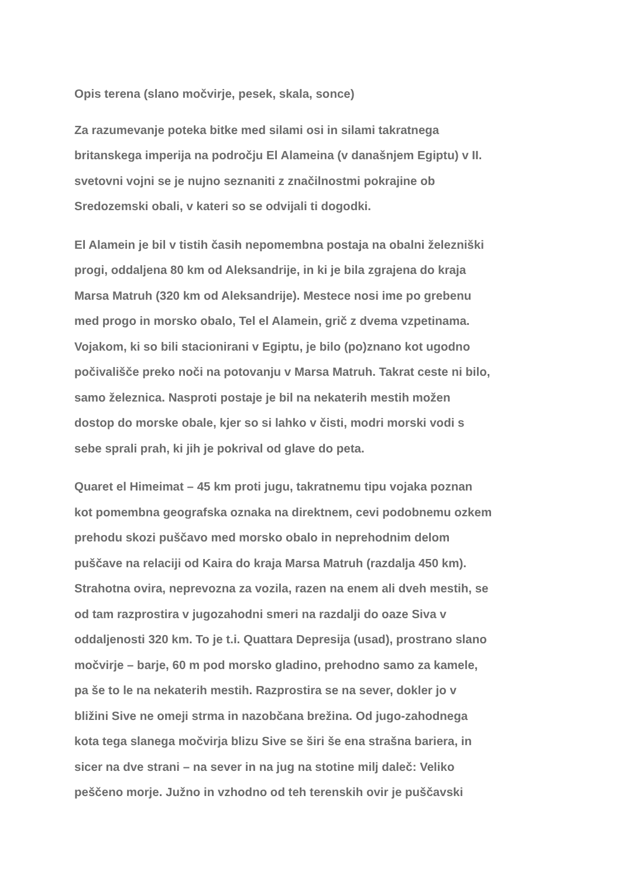Opis terena (slano močvirje, pesek, skala, sonce)
Za razumevanje poteka bitke med silami osi in silami takratnega
britanskega imperija na področju El Alameina (v današnjem Egiptu) v II.
svetovni vojni se je nujno seznaniti z značilnostmi pokrajine ob
Sredozemski obali, v kateri so se odvijali ti dogodki.
El Alamein je bil v tistih časih nepomembna postaja na obalni železniški
progi, oddaljena 80 km od Aleksandrije, in ki je bila zgrajena do kraja
Marsa Matruh (320 km od Aleksandrije). Mestece nosi ime po grebenu
med progo in morsko obalo, Tel el Alamein, grič z dvema vzpetinama.
Vojakom, ki so bili stacionirani v Egiptu, je bilo (po)znano kot ugodno
počivališče preko noči na potovanju v Marsa Matruh. Takrat ceste ni bilo,
samo železnica. Nasproti postaje je bil na nekaterih mestih možen
dostop do morske obale, kjer so si lahko v čisti, modri morski vodi s
sebe sprali prah, ki jih je pokrival od glave do peta.
Quaret el Himeimat – 45 km proti jugu, takratnemu tipu vojaka poznan
kot pomembna geografska oznaka na direktnem, cevi podobnemu ozkem
prehodu skozi puščavo med morsko obalo in neprehodnim delom
puščave na relaciji od Kaira do kraja Marsa Matruh (razdalja 450 km).
Strahotna ovira, neprevozna za vozila, razen na enem ali dveh mestih, se
od tam razprostira v jugozahodni smeri na razdalji do oaze Siva v
oddaljenosti 320 km. To je t.i. Quattara Depresija (usad), prostrano slano
močvirje – barje, 60 m pod morsko gladino, prehodno samo za kamele,
pa še to le na nekaterih mestih. Razprostira se na sever, dokler jo v
bližini Sive ne omeji strma in nazobčana brežina. Od jugo-zahodnega
kota tega slanega močvirja blizu Sive se širi še ena strašna bariera, in
sicer na dve strani – na sever in na jug na stotine milj daleč: Veliko
peščeno morje. Južno in vzhodno od teh terenskih ovir je puščavski